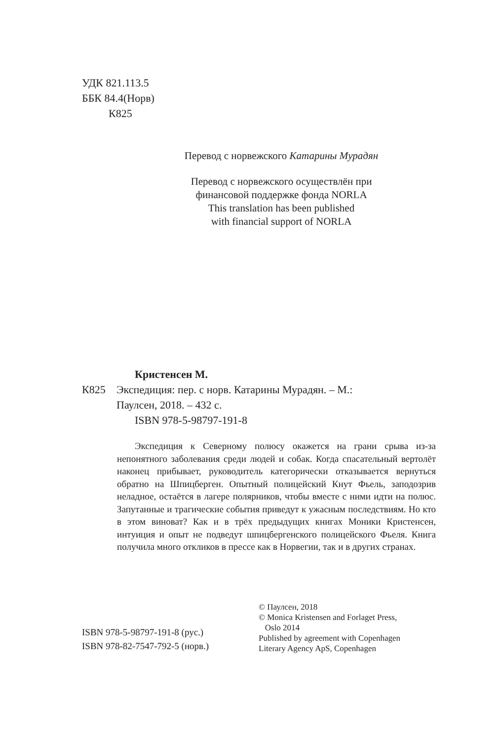УДК 821.113.5
ББК 84.4(Норв)
К825
Перевод с норвежского Катарины Мурадян
Перевод с норвежского осуществлён при
финансовой поддержке фонда NORLA
This translation has been published
with financial support of NORLA
Кристенсен М.
К825 Экспедиция: пер. с норв. Катарины Мурадян. – М.:
Паулсен, 2018. – 432 с.
ISBN 978-5-98797-191-8
Экспедиция к Северному полюсу окажется на грани срыва из-за непонятного заболевания среди людей и собак. Когда спасательный вертолёт наконец прибывает, руководитель категорически отказывается вернуться обратно на Шпицберген. Опытный полицейский Кнут Фьель, заподозрив неладное, остаётся в лагере полярников, чтобы вместе с ними идти на полюс. Запутанные и трагические события приведут к ужасным последствиям. Но кто в этом виноват? Как и в трёх предыдущих книгах Моники Кристенсен, интуиция и опыт не подведут шпицбергенского полицейского Фьеля. Книга получила много откликов в прессе как в Норвегии, так и в других странах.
ISBN 978-5-98797-191-8 (рус.)
ISBN 978-82-7547-792-5 (норв.)
© Паулсен, 2018
© Monica Kristensen and Forlaget Press,
Oslo 2014
Published by agreement with Copenhagen
Literary Agency ApS, Copenhagen